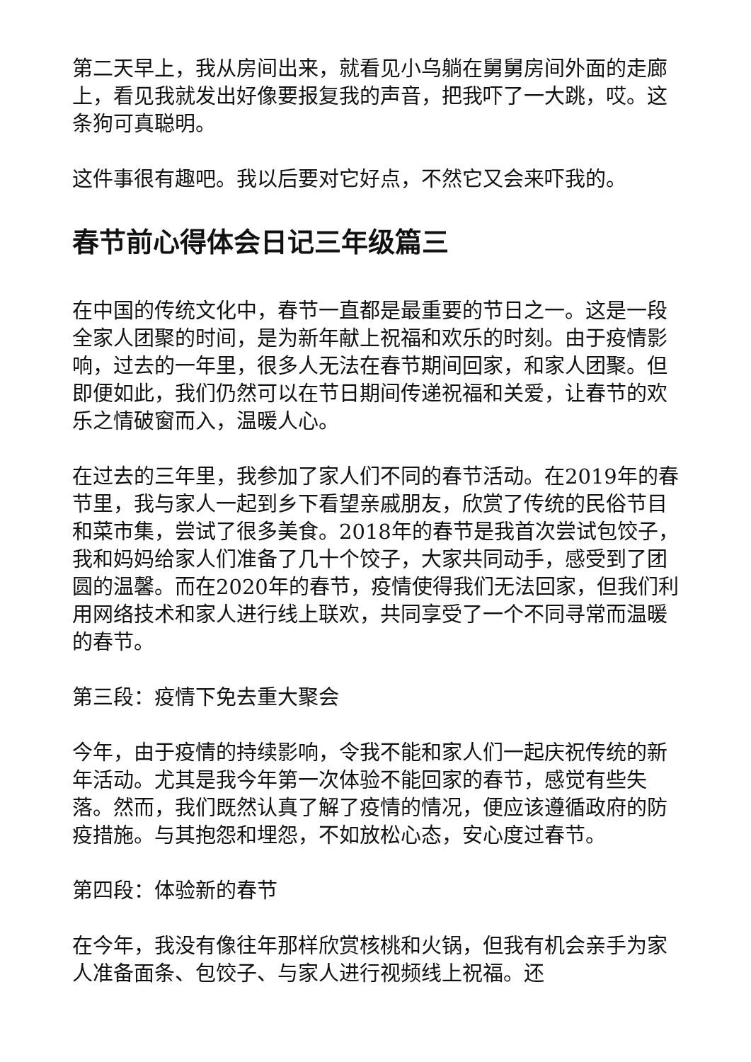第二天早上，我从房间出来，就看见小乌躺在舅舅房间外面的走廊上，看见我就发出好像要报复我的声音，把我吓了一大跳，哎。这条狗可真聪明。
这件事很有趣吧。我以后要对它好点，不然它又会来吓我的。
春节前心得体会日记三年级篇三
在中国的传统文化中，春节一直都是最重要的节日之一。这是一段全家人团聚的时间，是为新年献上祝福和欢乐的时刻。由于疫情影响，过去的一年里，很多人无法在春节期间回家，和家人团聚。但即便如此，我们仍然可以在节日期间传递祝福和关爱，让春节的欢乐之情破窗而入，温暖人心。
在过去的三年里，我参加了家人们不同的春节活动。在2019年的春节里，我与家人一起到乡下看望亲戚朋友，欣赏了传统的民俗节目和菜市集，尝试了很多美食。2018年的春节是我首次尝试包饺子，我和妈妈给家人们准备了几十个饺子，大家共同动手，感受到了团圆的温馨。而在2020年的春节，疫情使得我们无法回家，但我们利用网络技术和家人进行线上联欢，共同享受了一个不同寻常而温暖的春节。
第三段：疫情下免去重大聚会
今年，由于疫情的持续影响，令我不能和家人们一起庆祝传统的新年活动。尤其是我今年第一次体验不能回家的春节，感觉有些失落。然而，我们既然认真了解了疫情的情况，便应该遵循政府的防疫措施。与其抱怨和埋怨，不如放松心态，安心度过春节。
第四段：体验新的春节
在今年，我没有像往年那样欣赏核桃和火锅，但我有机会亲手为家人准备面条、包饺子、与家人进行视频线上祝福。还